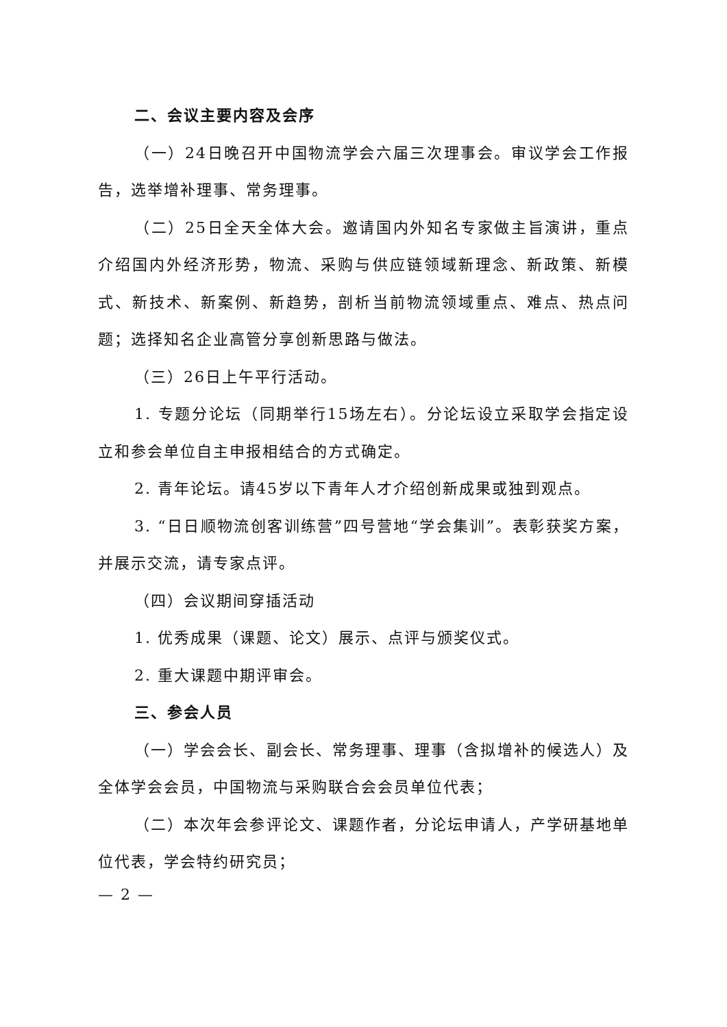二、会议主要内容及会序
（一）24日晚召开中国物流学会六届三次理事会。审议学会工作报告，选举增补理事、常务理事。
（二）25日全天全体大会。邀请国内外知名专家做主旨演讲，重点介绍国内外经济形势，物流、采购与供应链领域新理念、新政策、新模式、新技术、新案例、新趋势，剖析当前物流领域重点、难点、热点问题；选择知名企业高管分享创新思路与做法。
（三）26日上午平行活动。
1. 专题分论坛（同期举行15场左右）。分论坛设立采取学会指定设立和参会单位自主申报相结合的方式确定。
2. 青年论坛。请45岁以下青年人才介绍创新成果或独到观点。
3. “日日顺物流创客训练营”四号营地“学会集训”。表彰获奖方案，并展示交流，请专家点评。
（四）会议期间穿插活动
1. 优秀成果（课题、论文）展示、点评与颁奖仪式。
2. 重大课题中期评审会。
三、参会人员
（一）学会会长、副会长、常务理事、理事（含拟增补的候选人）及全体学会会员，中国物流与采购联合会会员单位代表；
（二）本次年会参评论文、课题作者，分论坛申请人，产学研基地单位代表，学会特约研究员；
— 2 —